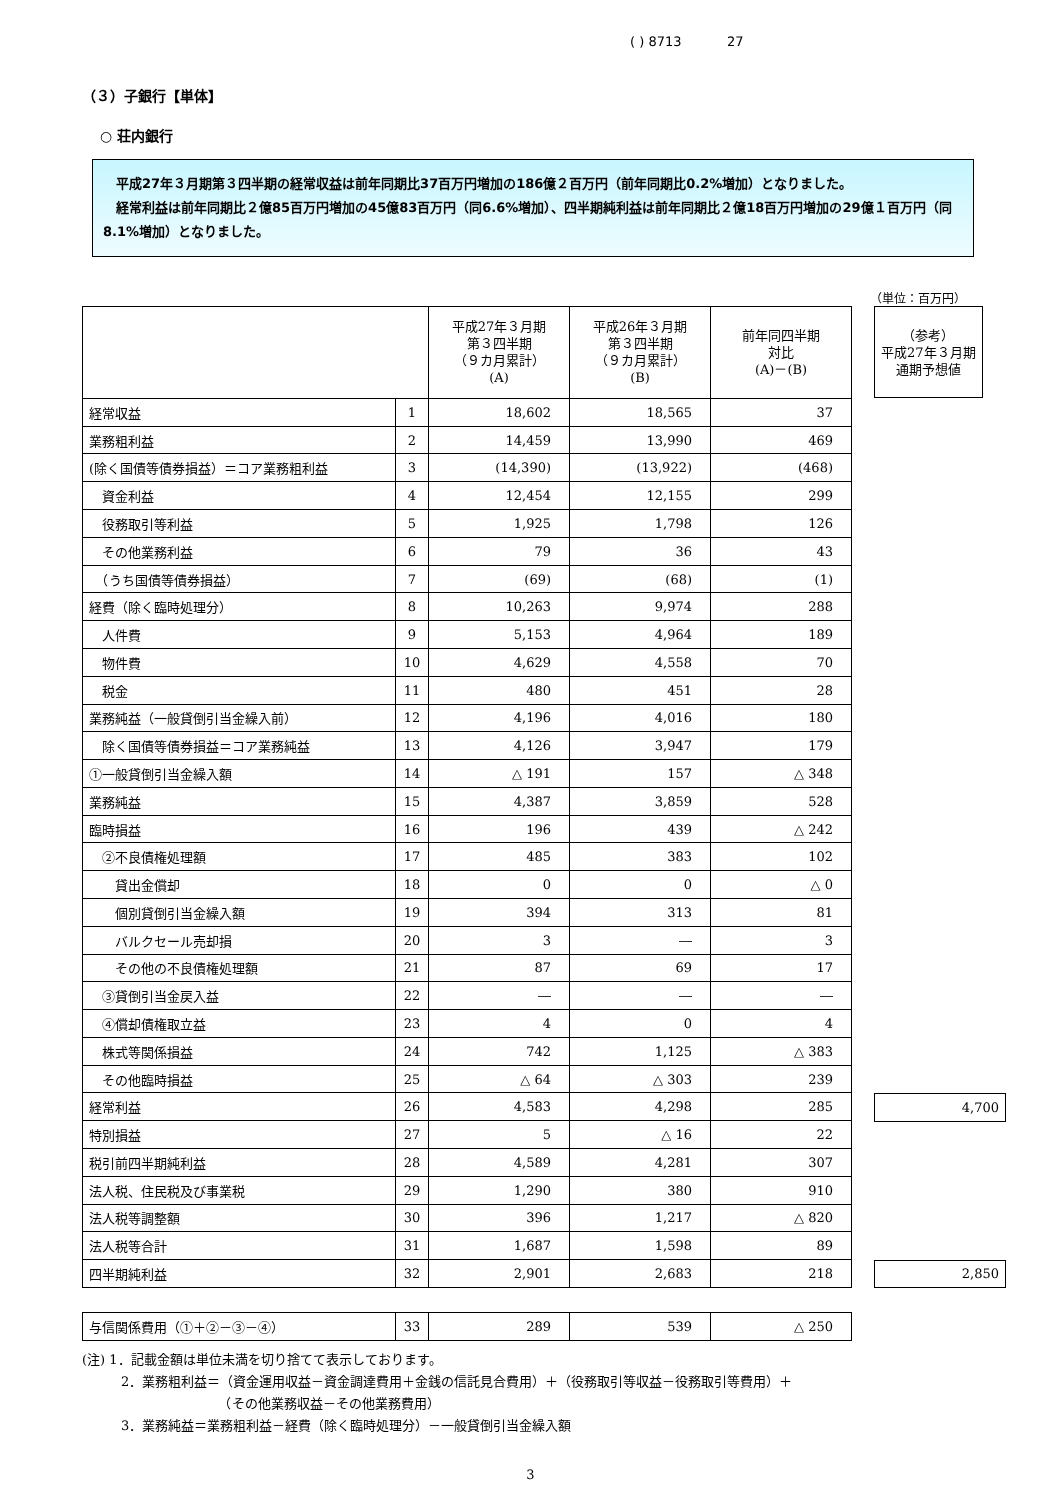( ) 8713 27
（３）子銀行【単体】
○ 荘内銀行
　平成27年３月期第３四半期の経常収益は前年同期比37百万円増加の186億２百万円（前年同期比0.2%増加）となりました。
　経常利益は前年同期比２億85百万円増加の45億83百万円（同6.6%増加）、四半期純利益は前年同期比２億18百万円増加の29億１百万円（同8.1%増加）となりました。
（単位：百万円）
| | | 平成27年３月期 第３四半期 （９カ月累計） (A) | 平成26年３月期 第３四半期 （９カ月累計） (B) | 前年同四半期 対比 (A)－(B) |
| --- | --- | --- | --- | --- |
| 経常収益 | 1 | 18,602 | 18,565 | 37 |
| 業務粗利益 | 2 | 14,459 | 13,990 | 469 |
| (除く国債等債券損益）＝コア業務粗利益 | 3 | (14,390) | (13,922) | (468) |
| 資金利益 | 4 | 12,454 | 12,155 | 299 |
| 役務取引等利益 | 5 | 1,925 | 1,798 | 126 |
| その他業務利益 | 6 | 79 | 36 | 43 |
| （うち国債等債券損益） | 7 | (69) | (68) | (1) |
| 経費（除く臨時処理分） | 8 | 10,263 | 9,974 | 288 |
| 人件費 | 9 | 5,153 | 4,964 | 189 |
| 物件費 | 10 | 4,629 | 4,558 | 70 |
| 税金 | 11 | 480 | 451 | 28 |
| 業務純益（一般貸倒引当金繰入前） | 12 | 4,196 | 4,016 | 180 |
| 除く国債等債券損益＝コア業務純益 | 13 | 4,126 | 3,947 | 179 |
| ①一般貸倒引当金繰入額 | 14 | △ 191 | 157 | △ 348 |
| 業務純益 | 15 | 4,387 | 3,859 | 528 |
| 臨時損益 | 16 | 196 | 439 | △ 242 |
| ②不良債権処理額 | 17 | 485 | 383 | 102 |
| 貸出金償却 | 18 | 0 | 0 | △ 0 |
| 個別貸倒引当金繰入額 | 19 | 394 | 313 | 81 |
| バルクセール売却損 | 20 | 3 | ― | 3 |
| その他の不良債権処理額 | 21 | 87 | 69 | 17 |
| ③貸倒引当金戻入益 | 22 | ― | ― | ― |
| ④償却債権取立益 | 23 | 4 | 0 | 4 |
| 株式等関係損益 | 24 | 742 | 1,125 | △ 383 |
| その他臨時損益 | 25 | △ 64 | △ 303 | 239 |
| 経常利益 | 26 | 4,583 | 4,298 | 285 |
| 特別損益 | 27 | 5 | △ 16 | 22 |
| 税引前四半期純利益 | 28 | 4,589 | 4,281 | 307 |
| 法人税、住民税及び事業税 | 29 | 1,290 | 380 | 910 |
| 法人税等調整額 | 30 | 396 | 1,217 | △ 820 |
| 法人税等合計 | 31 | 1,687 | 1,598 | 89 |
| 四半期純利益 | 32 | 2,901 | 2,683 | 218 |
| （参考） 平成27年３月期 通期予想値 |
| --- |
| 4,700 |
| 2,850 |
| 与信関係費用（①＋②－③－④） | 33 | 289 | 539 | △ 250 |
(注) 1．記載金額は単位未満を切り捨てて表示しております。
　　　2．業務粗利益＝（資金運用収益－資金調達費用＋金銭の信託見合費用）＋（役務取引等収益－役務取引等費用）＋
　　　　　　　　　　　（その他業務収益－その他業務費用）
　　　3．業務純益＝業務粗利益－経費（除く臨時処理分）－一般貸倒引当金繰入額
3